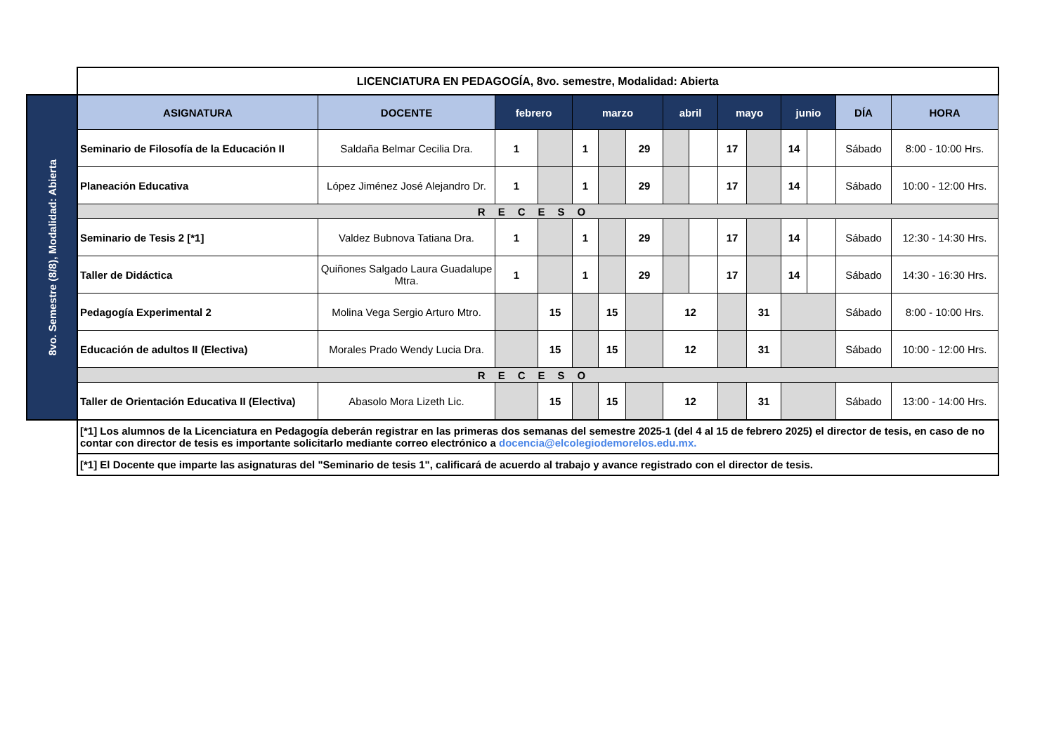| | LICENCIATURA EN PEDAGOGÍA, 8vo. semestre, Modalidad: Abierta | | | | | | | | | | | | | | |
| 8vo. Semestre (8/8), Modalidad: Abierta | ASIGNATURA | DOCENTE | febrero | | marzo | | | abril | | mayo | | junio | | DÍA | HORA |
| | Seminario de Filosofía de la Educación II | Saldaña Belmar Cecilia Dra. | 1 | | 1 | | 29 | | | 17 | | 14 | | Sábado | 8:00 - 10:00 Hrs. |
| | Planeación Educativa | López Jiménez José Alejandro Dr. | 1 | | 1 | | 29 | | | 17 | | 14 | | Sábado | 10:00 - 12:00 Hrs. |
| | RECESO | | | | | | | | | | | | | | |
| | Seminario de Tesis 2 [*1] | Valdez Bubnova Tatiana Dra. | 1 | | 1 | | 29 | | | 17 | | 14 | | Sábado | 12:30 - 14:30 Hrs. |
| | Taller de Didáctica | Quiñones Salgado Laura Guadalupe Mtra. | 1 | | 1 | | 29 | | | 17 | | 14 | | Sábado | 14:30 - 16:30 Hrs. |
| | Pedagogía Experimental 2 | Molina Vega Sergio Arturo Mtro. | | 15 | | 15 | | 12 | | | 31 | | | Sábado | 8:00 - 10:00 Hrs. |
| | Educación de adultos II (Electiva) | Morales Prado Wendy Lucia Dra. | | 15 | | 15 | | 12 | | | 31 | | | Sábado | 10:00 - 12:00 Hrs. |
| | RECESO | | | | | | | | | | | | | | |
| | Taller de Orientación Educativa II (Electiva) | Abasolo Mora Lizeth Lic. | | 15 | | 15 | | 12 | | | 31 | | | Sábado | 13:00 - 14:00 Hrs. |
| | [*1] Los alumnos de la Licenciatura en Pedagogía deberán registrar en las primeras dos semanas del semestre 2025-1 (del 4 al 15 de febrero 2025) el director de tesis, en caso de no contar con director de tesis es importante solicitarlo mediante correo electrónico a docencia@elcolegiodemorelos.edu.mx. | | | | | | | | | | | | | | |
| | [*1] El Docente que imparte las asignaturas del "Seminario de tesis 1", calificará de acuerdo al trabajo y avance registrado con el director de tesis. | | | | | | | | | | | | | | |